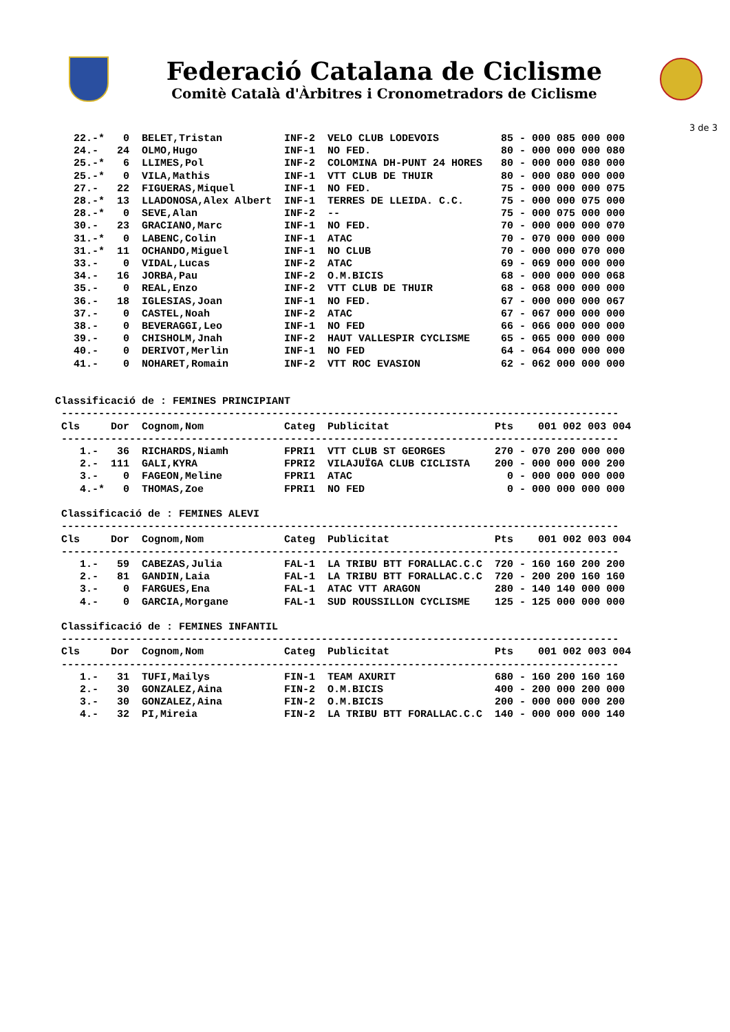Federació Catalana de Ciclisme
Comitè Català d'Àrbitres i Cronometradors de Ciclisme
3 de 3
   22.-*   0  BELET,Tristan          INF-2  VELO CLUB LODEVOIS          85 - 000 085 000 000
   24.-   24  OLMO,Hugo              INF-1  NO FED.                     80 - 000 000 000 080
   25.-*   6  LLIMES,Pol             INF-2  COLOMINA DH-PUNT 24 HORES   80 - 000 000 080 000
   25.-*   0  VILA,Mathis            INF-1  VTT CLUB DE THUIR           80 - 000 080 000 000
   27.-   22  FIGUERAS,Miquel        INF-1  NO FED.                     75 - 000 000 000 075
   28.-*  13  LLADONOSA,Alex Albert  INF-1  TERRES DE LLEIDA. C.C.      75 - 000 000 075 000
   28.-*   0  SEVE,Alan              INF-2  --                          75 - 000 075 000 000
   30.-   23  GRACIANO,Marc          INF-1  NO FED.                     70 - 000 000 000 070
   31.-*   0  LABENC,Colin           INF-1  ATAC                        70 - 070 000 000 000
   31.-*  11  OCHANDO,Miguel         INF-1  NO CLUB                     70 - 000 000 070 000
   33.-    0  VIDAL,Lucas            INF-2  ATAC                        69 - 069 000 000 000
   34.-   16  JORBA,Pau              INF-2  O.M.BICIS                   68 - 000 000 000 068
   35.-    0  REAL,Enzo              INF-2  VTT CLUB DE THUIR           68 - 068 000 000 000
   36.-   18  IGLESIAS,Joan          INF-1  NO FED.                     67 - 000 000 000 067
   37.-    0  CASTEL,Noah            INF-2  ATAC                        67 - 067 000 000 000
   38.-    0  BEVERAGGI,Leo          INF-1  NO FED                      66 - 066 000 000 000
   39.-    0  CHISHOLM,Jnah          INF-2  HAUT VALLESPIR CYCLISME     65 - 065 000 000 000
   40.-    0  DERIVOT,Merlin         INF-1  NO FED                      64 - 064 000 000 000
   41.-    0  NOHARET,Romain         INF-2  VTT ROC EVASION             62 - 062 000 000 000


Classificació de : FEMINES PRINCIPIANT
 ------------------------------------------------------------------------------------------
 Cls     Dor  Cognom,Nom             Categ  Publicitat                 Pts    001 002 003 004
 ------------------------------------------------------------------------------------------
    1.-   36  RICHARDS,Niamh         FPRI1  VTT CLUB ST GEORGES        270 - 070 200 000 000
    2.-  111  GALI,KYRA              FPRI2  VILAJUÏGA CLUB CICLISTA    200 - 000 000 000 200
    3.-    0  FAGEON,Meline          FPRI1  ATAC                         0 - 000 000 000 000
    4.-*   0  THOMAS,Zoe             FPRI1  NO FED                       0 - 000 000 000 000

 Classificació de : FEMINES ALEVI
 ------------------------------------------------------------------------------------------
 Cls     Dor  Cognom,Nom             Categ  Publicitat                 Pts    001 002 003 004
 ------------------------------------------------------------------------------------------
    1.-   59  CABEZAS,Julia          FAL-1  LA TRIBU BTT FORALLAC.C.C  720 - 160 160 200 200
    2.-   81  GANDIN,Laia            FAL-1  LA TRIBU BTT FORALLAC.C.C  720 - 200 200 160 160
    3.-    0  FARGUES,Ena            FAL-1  ATAC VTT ARAGON            280 - 140 140 000 000
    4.-    0  GARCIA,Morgane         FAL-1  SUD ROUSSILLON CYCLISME    125 - 125 000 000 000

 Classificació de : FEMINES INFANTIL
 ------------------------------------------------------------------------------------------
 Cls     Dor  Cognom,Nom             Categ  Publicitat                 Pts    001 002 003 004
 ------------------------------------------------------------------------------------------
    1.-   31  TUFI,Mailys            FIN-1  TEAM AXURIT                680 - 160 200 160 160
    2.-   30  GONZALEZ,Aina          FIN-2  O.M.BICIS                  400 - 200 000 200 000
    3.-   30  GONZALEZ,Aina          FIN-2  O.M.BICIS                  200 - 000 000 000 200
    4.-   32  PI,Mireia              FIN-2  LA TRIBU BTT FORALLAC.C.C  140 - 000 000 000 140